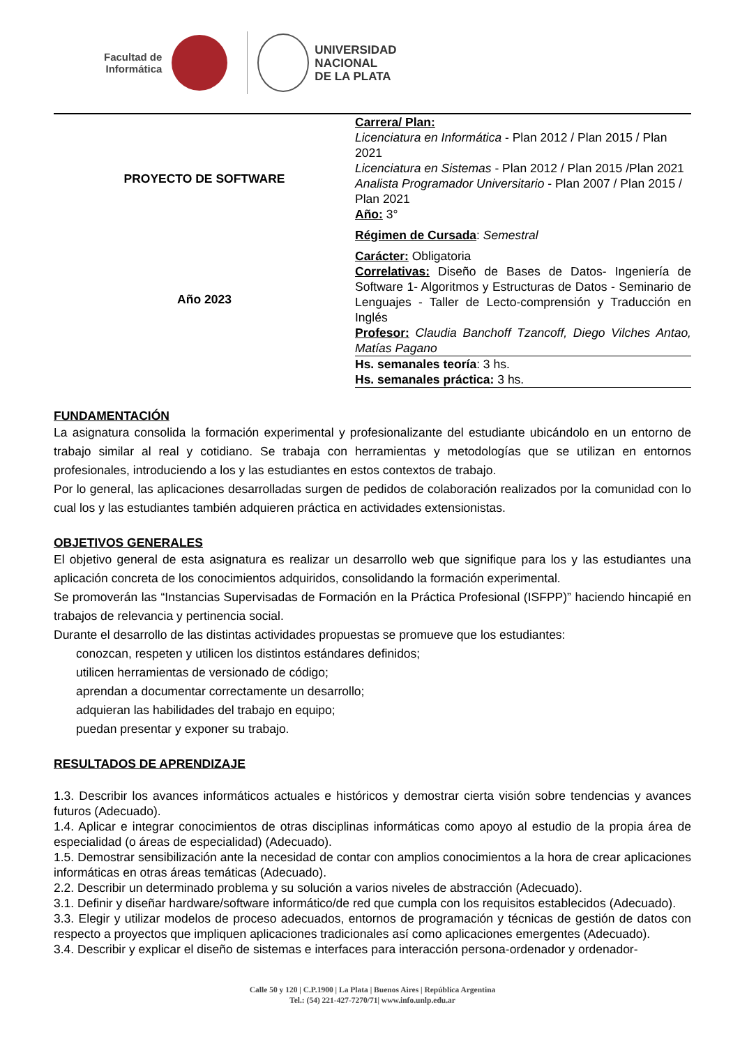Facultad de
Informática
UNIVERSIDAD
NACIONAL
DE LA PLATA
| PROYECTO DE SOFTWARE | Carrera/ Plan: Licenciatura en Informática - Plan 2012 / Plan 2015 / Plan 2021 Licenciatura en Sistemas - Plan 2012 / Plan 2015 /Plan 2021 Analista Programador Universitario - Plan 2007 / Plan 2015 / Plan 2021 Año: 3° Régimen de Cursada : Semestral |
| Año 2023 | Carácter: Obligatoria Correlativas: Diseño de Bases de Datos- Ingeniería de Software 1- Algoritmos y Estructuras de Datos - Seminario de Lenguajes - Taller de Lecto-comprensión y Traducción en Inglés Profesor: Claudia Banchoff Tzancoff, Diego Vilches Antao, Matías Pagano |
| | Hs. semanales teoría : 3 hs. Hs. semanales práctica: 3 hs. |
FUNDAMENTACIÓN
La asignatura consolida la formación experimental y profesionalizante del estudiante ubicándolo en un entorno de trabajo similar al real y cotidiano. Se trabaja con herramientas y metodologías que se utilizan en entornos profesionales, introduciendo a los y las estudiantes en estos contextos de trabajo.
Por lo general, las aplicaciones desarrolladas surgen de pedidos de colaboración realizados por la comunidad con lo cual los y las estudiantes también adquieren práctica en actividades extensionistas.
OBJETIVOS GENERALES
El objetivo general de esta asignatura es realizar un desarrollo web que signifique para los y las estudiantes una aplicación concreta de los conocimientos adquiridos, consolidando la formación experimental.
Se promoverán las “Instancias Supervisadas de Formación en la Práctica Profesional (ISFPP)” haciendo hincapié en trabajos de relevancia y pertinencia social.
Durante el desarrollo de las distintas actividades propuestas se promueve que los estudiantes:
conozcan, respeten y utilicen los distintos estándares definidos;
utilicen herramientas de versionado de código;
aprendan a documentar correctamente un desarrollo;
adquieran las habilidades del trabajo en equipo;
puedan presentar y exponer su trabajo.
RESULTADOS DE APRENDIZAJE
1.3. Describir los avances informáticos actuales e históricos y demostrar cierta visión sobre tendencias y avances futuros (Adecuado).
1.4. Aplicar e integrar conocimientos de otras disciplinas informáticas como apoyo al estudio de la propia área de especialidad (o áreas de especialidad) (Adecuado).
1.5. Demostrar sensibilización ante la necesidad de contar con amplios conocimientos a la hora de crear aplicaciones informáticas en otras áreas temáticas (Adecuado).
2.2. Describir un determinado problema y su solución a varios niveles de abstracción (Adecuado).
3.1. Definir y diseñar hardware/software informático/de red que cumpla con los requisitos establecidos (Adecuado).
3.3. Elegir y utilizar modelos de proceso adecuados, entornos de programación y técnicas de gestión de datos con respecto a proyectos que impliquen aplicaciones tradicionales así como aplicaciones emergentes (Adecuado).
3.4. Describir y explicar el diseño de sistemas e interfaces para interacción persona-ordenador y ordenador-
Calle 50 y 120 | C.P.1900 | La Plata | Buenos Aires | República Argentina
Tel.: (54) 221-427-7270/71| www.info.unlp.edu.ar